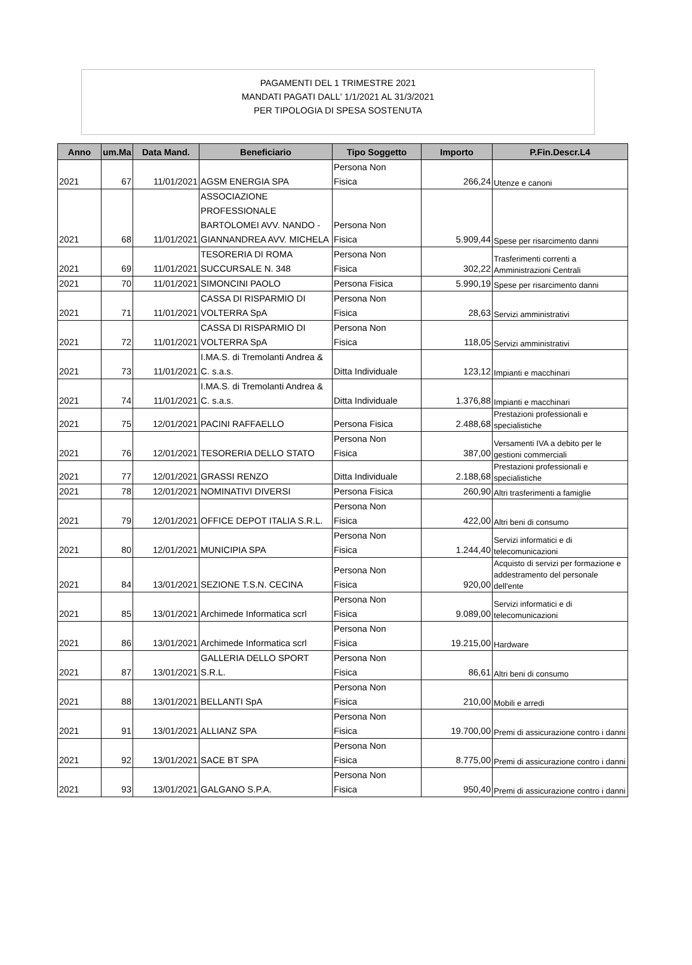PAGAMENTI DEL 1 TRIMESTRE 2021
MANDATI PAGATI DALL' 1/1/2021 AL 31/3/2021
PER TIPOLOGIA DI SPESA SOSTENUTA
| Anno | um.Ma | Data Mand. | Beneficiario | Tipo Soggetto | Importo | P.Fin.Descr.L4 |
| --- | --- | --- | --- | --- | --- | --- |
| 2021 | 67 | 11/01/2021 | AGSM ENERGIA SPA | Persona Non Fisica | 266,24 | Utenze e canoni |
| 2021 | 68 | 11/01/2021 | ASSOCIAZIONE PROFESSIONALE BARTOLOMEI AVV. NANDO - GIANNANDREA AVV. MICHELA | Persona Non Fisica | 5.909,44 | Spese per risarcimento danni |
| 2021 | 69 | 11/01/2021 | TESORERIA DI ROMA SUCCURSALE N. 348 | Persona Non Fisica | 302,22 | Trasferimenti correnti a Amministrazioni Centrali |
| 2021 | 70 | 11/01/2021 | SIMONCINI PAOLO | Persona Fisica | 5.990,19 | Spese per risarcimento danni |
| 2021 | 71 | 11/01/2021 | CASSA DI RISPARMIO DI VOLTERRA SpA | Persona Non Fisica | 28,63 | Servizi amministrativi |
| 2021 | 72 | 11/01/2021 | CASSA DI RISPARMIO DI VOLTERRA SpA | Persona Non Fisica | 118,05 | Servizi amministrativi |
| 2021 | 73 | 11/01/2021 | I.MA.S. di Tremolanti Andrea & C. s.a.s. | Ditta Individuale | 123,12 | Impianti e macchinari |
| 2021 | 74 | 11/01/2021 | I.MA.S. di Tremolanti Andrea & C. s.a.s. | Ditta Individuale | 1.376,88 | Impianti e macchinari |
| 2021 | 75 | 12/01/2021 | PACINI RAFFAELLO | Persona Fisica | 2.488,68 | Prestazioni professionali e specialistiche |
| 2021 | 76 | 12/01/2021 | TESORERIA DELLO STATO | Persona Non Fisica | 387,00 | Versamenti IVA a debito per le gestioni commerciali |
| 2021 | 77 | 12/01/2021 | GRASSI RENZO | Ditta Individuale | 2.188,68 | Prestazioni professionali e specialistiche |
| 2021 | 78 | 12/01/2021 | NOMINATIVI DIVERSI | Persona Fisica | 260,90 | Altri trasferimenti a famiglie |
| 2021 | 79 | 12/01/2021 | OFFICE DEPOT ITALIA S.R.L. | Persona Non Fisica | 422,00 | Altri beni di consumo |
| 2021 | 80 | 12/01/2021 | MUNICIPIA SPA | Persona Non Fisica | 1.244,40 | Servizi informatici e di telecomunicazioni |
| 2021 | 84 | 13/01/2021 | SEZIONE T.S.N. CECINA | Persona Non Fisica | 920,00 | Acquisto di servizi per formazione e addestramento del personale dell'ente |
| 2021 | 85 | 13/01/2021 | Archimede Informatica scrl | Persona Non Fisica | 9.089,00 | Servizi informatici e di telecomunicazioni |
| 2021 | 86 | 13/01/2021 | Archimede Informatica scrl | Persona Non Fisica | 19.215,00 | Hardware |
| 2021 | 87 | 13/01/2021 | GALLERIA DELLO SPORT S.R.L. | Persona Non Fisica | 86,61 | Altri beni di consumo |
| 2021 | 88 | 13/01/2021 | BELLANTI SpA | Persona Non Fisica | 210,00 | Mobili e arredi |
| 2021 | 91 | 13/01/2021 | ALLIANZ SPA | Persona Non Fisica | 19.700,00 | Premi di assicurazione contro i danni |
| 2021 | 92 | 13/01/2021 | SACE BT SPA | Persona Non Fisica | 8.775,00 | Premi di assicurazione contro i danni |
| 2021 | 93 | 13/01/2021 | GALGANO S.P.A. | Persona Non Fisica | 950,40 | Premi di assicurazione contro i danni |